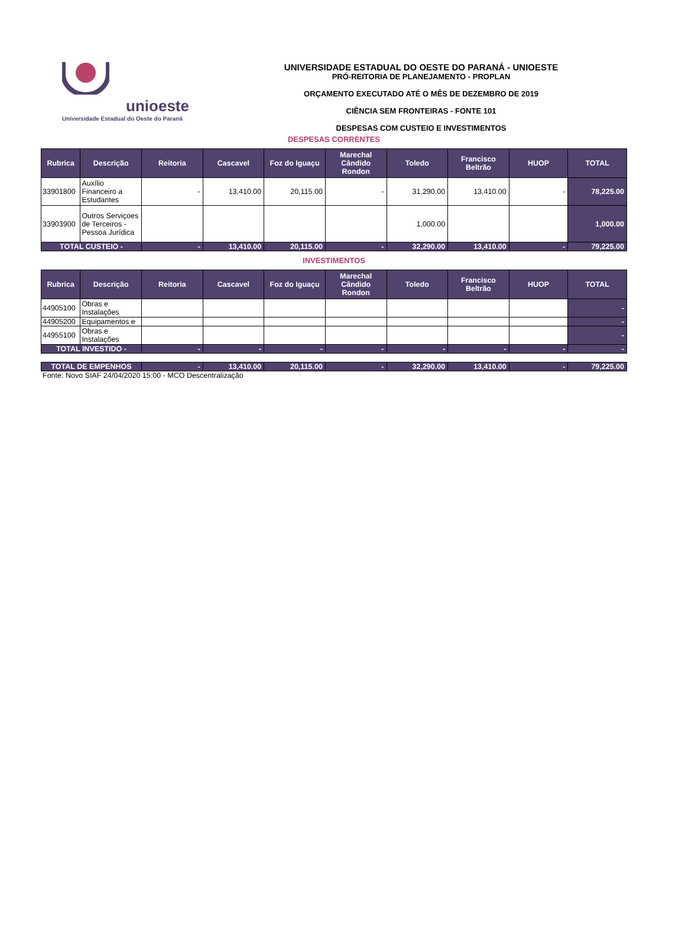unioeste
Universidade Estadual do Oeste do Paraná
UNIVERSIDADE ESTADUAL DO OESTE DO PARANÁ - UNIOESTE
PRÓ-REITORIA DE PLANEJAMENTO - PROPLAN
ORÇAMENTO EXECUTADO ATÉ O MÊS DE DEZEMBRO DE 2019
CIÊNCIA SEM FRONTEIRAS - FONTE 101
DESPESAS COM CUSTEIO E INVESTIMENTOS
DESPESAS CORRENTES
| Rubrica | Descrição | Reitoria | Cascavel | Foz do Iguaçu | Marechal Cândido Rondon | Toledo | Francisco Beltrão | HUOP | TOTAL |
| --- | --- | --- | --- | --- | --- | --- | --- | --- | --- |
| 33901800 | Auxílio Financeiro a Estudantes | - | 13,410.00 | 20,115.00 | - | 31,290.00 | 13,410.00 | - | 78,225.00 |
| 33903900 | Outros Serviçoes de Terceiros - Pessoa Jurídica | | | | | 1,000.00 | | | 1,000.00 |
| TOTAL CUSTEIO - | | - | 13,410.00 | 20,115.00 | - | 32,290.00 | 13,410.00 | - | 79,225.00 |
INVESTIMENTOS
| Rubrica | Descrição | Reitoria | Cascavel | Foz do Iguaçu | Marechal Cândido Rondon | Toledo | Francisco Beltrão | HUOP | TOTAL |
| --- | --- | --- | --- | --- | --- | --- | --- | --- | --- |
| 44905100 | Obras e Instalações | | | | | | | | - |
| 44905200 | Equipamentos e | | | | | | | | - |
| 44955100 | Obras e Instalações | | | | | | | | - |
| TOTAL INVESTIDO - | | - | - | - | - | - | - | - | - |
| TOTAL DE EMPENHOS | - | 13,410.00 | 20,115.00 | - | 32,290.00 | 13,410.00 | - | 79,225.00 |
Fonte: Novo SIAF 24/04/2020 15:00 - MCO Descentralização